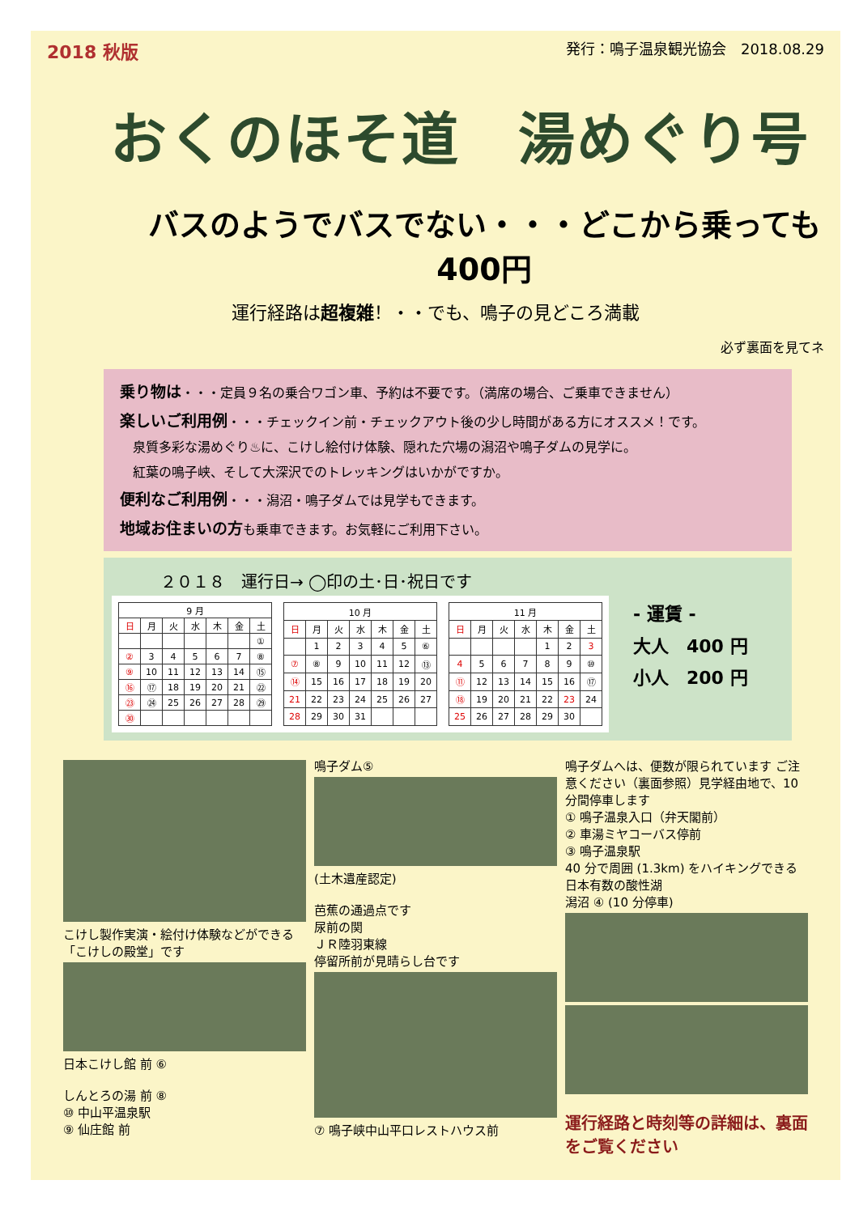2018 秋版 発行：鳴子温泉観光協会　2018.08.29
おくのほそ道　湯めぐり号
バスのようでバスでない・・・どこから乗っても 400円
運行経路は超複雑！・・でも、鳴子の見どころ満載
必ず裏面を見てネ
乗り物は・・・定員９名の乗合ワゴン車、予約は不要です。（満席の場合、ご乗車できません）
楽しいご利用例・・・チェックイン前・チェックアウト後の少し時間がある方にオススメ！です。
　泉質多彩な湯めぐり♨に、こけし絵付け体験、隠れた穴場の潟沼や鳴子ダムの見学に。
　紅葉の鳴子峡、そして大深沢でのトレッキングはいかがですか。
便利なご利用例・・・潟沼・鳴子ダムでは見学もできます。
地域お住まいの方も乗車できます。お気軽にご利用下さい。
２０１８　運行日→ ◯印の土･日･祝日です
| 9 月 | | | | | | |
| --- | --- | --- | --- | --- | --- | --- |
| 日 | 月 | 火 | 水 | 木 | 金 | 土 |
| | | | | | | ① |
| ② | 3 | 4 | 5 | 6 | 7 | ⑧ |
| ⑨ | 10 | 11 | 12 | 13 | 14 | ⑮ |
| ⑯ | ⑰ | 18 | 19 | 20 | 21 | ㉒ |
| ㉓ | ㉔ | 25 | 26 | 27 | 28 | ㉙ |
| ㉚ | | | | | | |
| 10 月 | | | | | | |
| --- | --- | --- | --- | --- | --- | --- |
| 日 | 月 | 火 | 水 | 木 | 金 | 土 |
| | 1 | 2 | 3 | 4 | 5 | ⑥ |
| ⑦ | ⑧ | 9 | 10 | 11 | 12 | ⑬ |
| ⑭ | 15 | 16 | 17 | 18 | 19 | 20 |
| 21 | 22 | 23 | 24 | 25 | 26 | 27 |
| 28 | 29 | 30 | 31 | | | |
| 11 月 | | | | | | |
| --- | --- | --- | --- | --- | --- | --- |
| 日 | 月 | 火 | 水 | 木 | 金 | 土 |
| | | | | 1 | 2 | 3 |
| 4 | 5 | 6 | 7 | 8 | 9 | ⑩ |
| ⑪ | 12 | 13 | 14 | 15 | 16 | ⑰ |
| ⑱ | 19 | 20 | 21 | 22 | 23 | 24 |
| 25 | 26 | 27 | 28 | 29 | 30 | |
- 運賃 -
大人　400 円
小人　200 円
こけし製作実演・絵付け体験などができる「こけしの殿堂」です
日本こけし館 前 ⑥
しんとろの湯 前 ⑧
⑩ 中山平温泉駅
⑨ 仙庄館 前
鳴子ダム⑤
(土木遺産認定)
芭蕉の通過点です
尿前の関
ＪＲ陸羽東線
停留所前が見晴らし台です
⑦ 鳴子峡中山平口レストハウス前
鳴子ダムへは、便数が限られています ご注意ください（裏面参照）見学経由地で、10 分間停車します
① 鳴子温泉入口（弁天閣前）
② 車湯ミヤコーバス停前
③ 鳴子温泉駅
40 分で周囲 (1.3km) をハイキングできる日本有数の酸性湖
潟沼 ④ (10 分停車)
運行経路と時刻等の詳細は、裏面をご覧ください